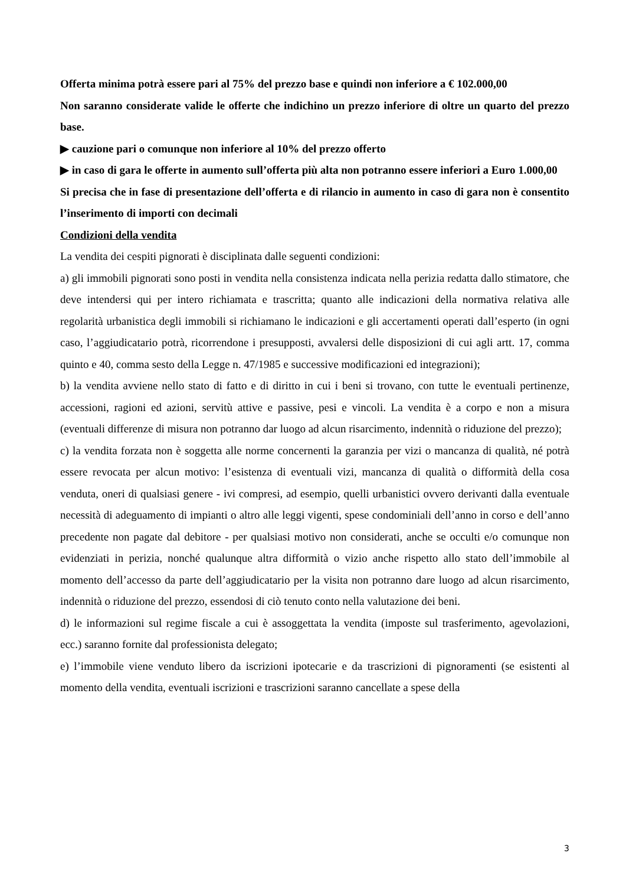Offerta minima potrà essere pari al 75% del prezzo base e quindi non inferiore a € 102.000,00
Non saranno considerate valide le offerte che indichino un prezzo inferiore di oltre un quarto del prezzo base.
▶ cauzione pari o comunque non inferiore al 10% del prezzo offerto
▶ in caso di gara le offerte in aumento sull’offerta più alta non potranno essere inferiori a Euro 1.000,00
Si precisa che in fase di presentazione dell’offerta e di rilancio in aumento in caso di gara non è consentito l’inserimento di importi con decimali
Condizioni della vendita
La vendita dei cespiti pignorati è disciplinata dalle seguenti condizioni:
a) gli immobili pignorati sono posti in vendita nella consistenza indicata nella perizia redatta dallo stimatore, che deve intendersi qui per intero richiamata e trascritta; quanto alle indicazioni della normativa relativa alle regolarità urbanistica degli immobili si richiamano le indicazioni e gli accertamenti operati dall’esperto (in ogni caso, l’aggiudicatario potrà, ricorrendone i presupposti, avvalersi delle disposizioni di cui agli artt. 17, comma quinto e 40, comma sesto della Legge n. 47/1985 e successive modificazioni ed integrazioni);
b) la vendita avviene nello stato di fatto e di diritto in cui i beni si trovano, con tutte le eventuali pertinenze, accessioni, ragioni ed azioni, servitù attive e passive, pesi e vincoli. La vendita è a corpo e non a misura (eventuali differenze di misura non potranno dar luogo ad alcun risarcimento, indennità o riduzione del prezzo);
c) la vendita forzata non è soggetta alle norme concernenti la garanzia per vizi o mancanza di qualità, né potrà essere revocata per alcun motivo: l’esistenza di eventuali vizi, mancanza di qualità o difformità della cosa venduta, oneri di qualsiasi genere - ivi compresi, ad esempio, quelli urbanistici ovvero derivanti dalla eventuale necessità di adeguamento di impianti o altro alle leggi vigenti, spese condominiali dell’anno in corso e dell’anno precedente non pagate dal debitore - per qualsiasi motivo non considerati, anche se occulti e/o comunque non evidenziati in perizia, nonché qualunque altra difformità o vizio anche rispetto allo stato dell’immobile al momento dell’accesso da parte dell’aggiudicatario per la visita non potranno dare luogo ad alcun risarcimento, indennità o riduzione del prezzo, essendosi di ciò tenuto conto nella valutazione dei beni.
d) le informazioni sul regime fiscale a cui è assoggettata la vendita (imposte sul trasferimento, agevolazioni, ecc.) saranno fornite dal professionista delegato;
e) l’immobile viene venduto libero da iscrizioni ipotecarie e da trascrizioni di pignoramenti (se esistenti al momento della vendita, eventuali iscrizioni e trascrizioni saranno cancellate a spese della
3